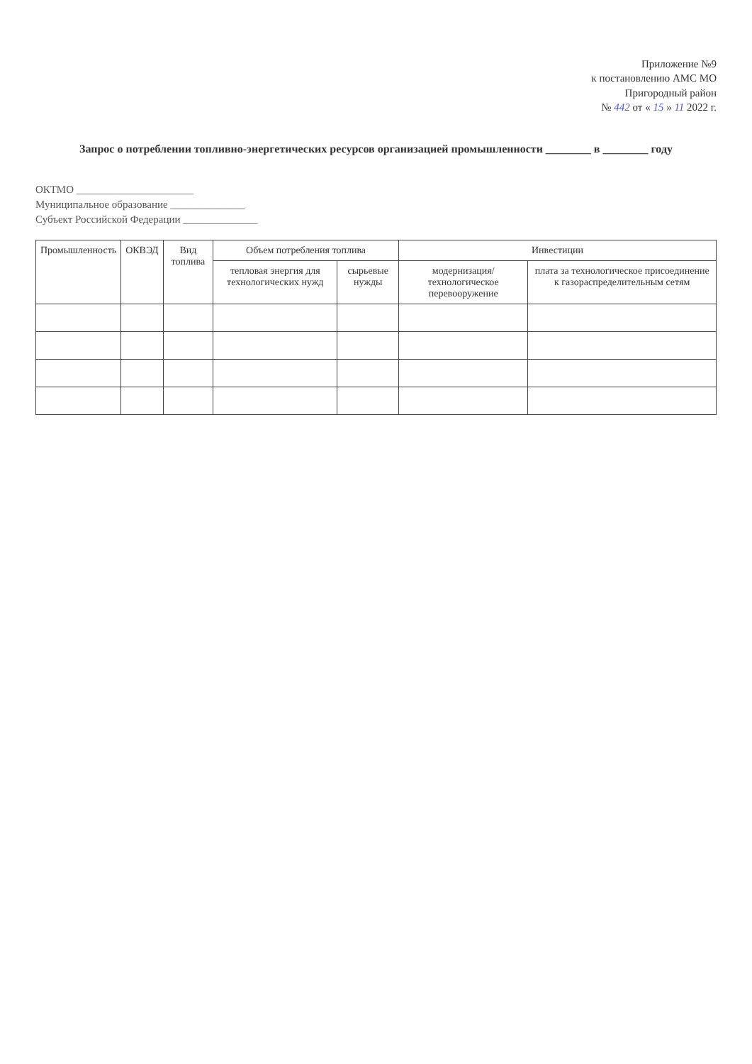Приложение №9
к постановлению АМС МО
Пригородный район
№ 442 от « 15 » 11 2022 г.
Запрос о потреблении топливно-энергетических ресурсов организацией промышленности ________ в ________ году
ОКТМО ______________________
Муниципальное образование ______________
Субъект Российской Федерации ______________
| Промышленность | ОКВЭД | Вид топлива | Объем потребления топлива | | Инвестиции | |
| --- | --- | --- | --- | --- | --- | --- |
| | | | тепловая энергия для технологических нужд | сырьевые нужды | модернизация/технологическое перевооружение | плата за технологическое присоединение к газораспределительным сетям |